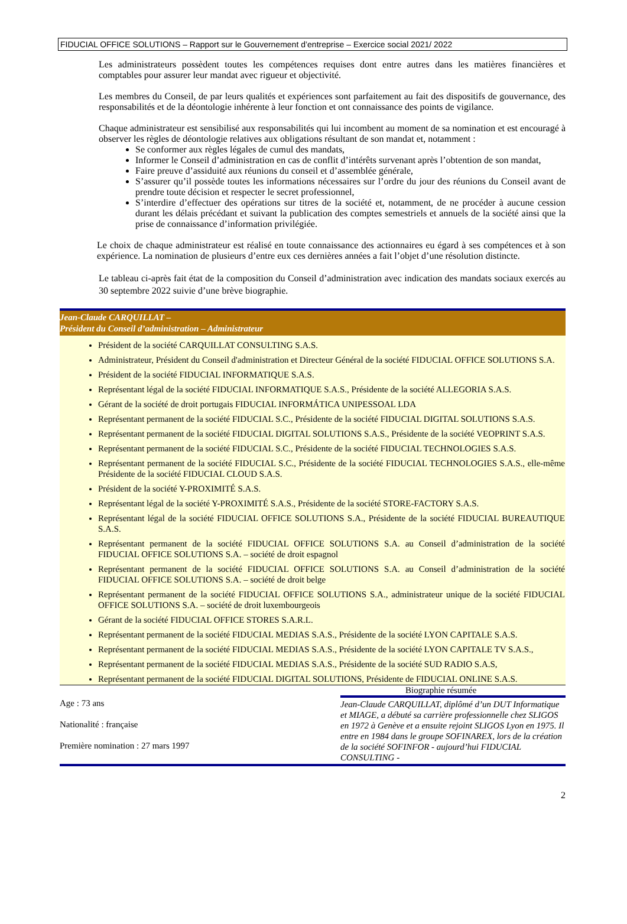FIDUCIAL OFFICE SOLUTIONS – Rapport sur le Gouvernement d’entreprise – Exercice social 2021/ 2022
Les administrateurs possèdent toutes les compétences requises dont entre autres dans les matières financières et comptables pour assurer leur mandat avec rigueur et objectivité.
Les membres du Conseil, de par leurs qualités et expériences sont parfaitement au fait des dispositifs de gouvernance, des responsabilités et de la déontologie inhérente à leur fonction et ont connaissance des points de vigilance.
Chaque administrateur est sensibilisé aux responsabilités qui lui incombent au moment de sa nomination et est encouragé à observer les règles de déontologie relatives aux obligations résultant de son mandat et, notamment :
Se conformer aux règles légales de cumul des mandats,
Informer le Conseil d’administration en cas de conflit d’intérêts survenant après l’obtention de son mandat,
Faire preuve d’assiduité aux réunions du conseil et d’assemblée générale,
S’assurer qu’il possède toutes les informations nécessaires sur l’ordre du jour des réunions du Conseil avant de prendre toute décision et respecter le secret professionnel,
S’interdire d’effectuer des opérations sur titres de la société et, notamment, de ne procéder à aucune cession durant les délais précédant et suivant la publication des comptes semestriels et annuels de la société ainsi que la prise de connaissance d’information privilégiée.
Le choix de chaque administrateur est réalisé en toute connaissance des actionnaires eu égard à ses compétences et à son expérience. La nomination de plusieurs d’entre eux ces dernières années a fait l’objet d’une résolution distincte.
Le tableau ci-après fait état de la composition du Conseil d’administration avec indication des mandats sociaux exercés au 30 septembre 2022 suivie d’une brève biographie.
| Jean-Claude CARQUILLAT – Président du Conseil d’administration – Administrateur | |
| Président de la société CARQUILLAT CONSULTING S.A.S. Administrateur, Président du Conseil d'administration et Directeur Général de la société FIDUCIAL OFFICE SOLUTIONS S.A. Président de la société FIDUCIAL INFORMATIQUE S.A.S. Représentant légal de la société FIDUCIAL INFORMATIQUE S.A.S., Présidente de la société ALLEGORIA S.A.S. Gérant de la société de droit portugais FIDUCIAL INFORMÁTICA UNIPESSOAL LDA Représentant permanent de la société FIDUCIAL S.C., Présidente de la société FIDUCIAL DIGITAL SOLUTIONS S.A.S. Représentant permanent de la société FIDUCIAL DIGITAL SOLUTIONS S.A.S., Présidente de la société VEOPRINT S.A.S. Représentant permanent de la société FIDUCIAL S.C., Présidente de la société FIDUCIAL TECHNOLOGIES S.A.S. Représentant permanent de la société FIDUCIAL S.C., Présidente de la société FIDUCIAL TECHNOLOGIES S.A.S., elle-même Présidente de la société FIDUCIAL CLOUD S.A.S. Président de la société Y-PROXIMITÉ S.A.S. Représentant légal de la société Y-PROXIMITÉ S.A.S., Présidente de la société STORE-FACTORY S.A.S. Représentant légal de la société FIDUCIAL OFFICE SOLUTIONS S.A., Présidente de la société FIDUCIAL BUREAUTIQUE S.A.S. Représentant permanent de la société FIDUCIAL OFFICE SOLUTIONS S.A. au Conseil d’administration de la société FIDUCIAL OFFICE SOLUTIONS S.A. – société de droit espagnol Représentant permanent de la société FIDUCIAL OFFICE SOLUTIONS S.A. au Conseil d’administration de la société FIDUCIAL OFFICE SOLUTIONS S.A. – société de droit belge Représentant permanent de la société FIDUCIAL OFFICE SOLUTIONS S.A., administrateur unique de la société FIDUCIAL OFFICE SOLUTIONS S.A. – société de droit luxembourgeois Gérant de la société FIDUCIAL OFFICE STORES S.A.R.L. Représentant permanent de la société FIDUCIAL MEDIAS S.A.S., Présidente de la société LYON CAPITALE S.A.S. Représentant permanent de la société FIDUCIAL MEDIAS S.A.S., Présidente de la société LYON CAPITALE TV S.A.S., Représentant permanent de la société FIDUCIAL MEDIAS S.A.S., Présidente de la société SUD RADIO S.A.S, Représentant permanent de la société FIDUCIAL DIGITAL SOLUTIONS, Présidente de FIDUCIAL ONLINE S.A.S. | |
| | Biographie résumée |
| Age : 73 ans Nationalité : française Première nomination : 27 mars 1997 | Jean-Claude CARQUILLAT, diplômé d’un DUT Informatique et MIAGE, a débuté sa carrière professionnelle chez SLIGOS en 1972 à Genève et a ensuite rejoint SLIGOS Lyon en 1975. Il entre en 1984 dans le groupe SOFINAREX, lors de la création de la société SOFINFOR - aujourd’hui FIDUCIAL CONSULTING - |
2